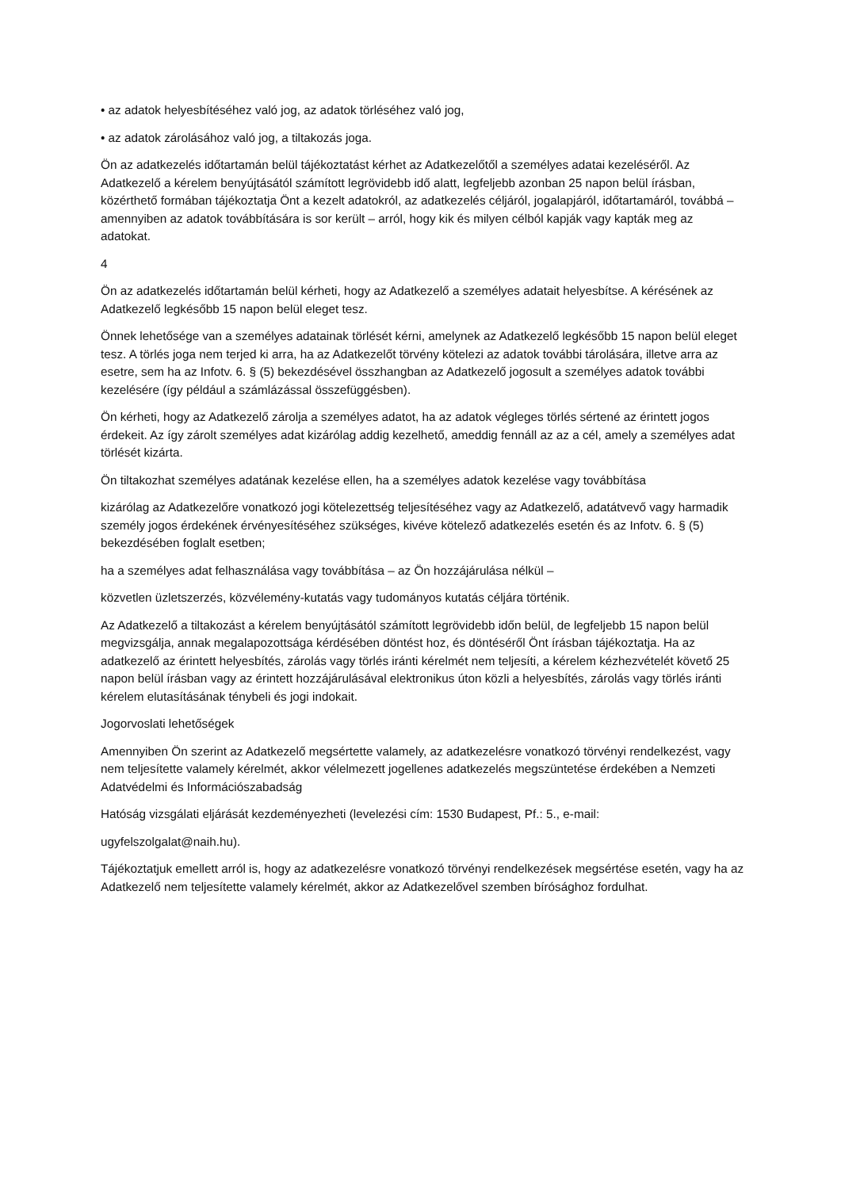• az adatok helyesbítéséhez való jog, az adatok törléséhez való jog,
• az adatok zárolásához való jog, a tiltakozás joga.
Ön az adatkezelés időtartamán belül tájékoztatást kérhet az Adatkezelőtől a személyes adatai kezeléséről. Az Adatkezelő a kérelem benyújtásától számított legrövidebb idő alatt, legfeljebb azonban 25 napon belül írásban, közérthető formában tájékoztatja Önt a kezelt adatokról, az adatkezelés céljáról, jogalapjáról, időtartamáról, továbbá – amennyiben az adatok továbbítására is sor került – arról, hogy kik és milyen célból kapják vagy kapták meg az adatokat.
4
Ön az adatkezelés időtartamán belül kérheti, hogy az Adatkezelő a személyes adatait helyesbítse. A kérésének az Adatkezelő legkésőbb 15 napon belül eleget tesz.
Önnek lehetősége van a személyes adatainak törlését kérni, amelynek az Adatkezelő legkésőbb 15 napon belül eleget tesz. A törlés joga nem terjed ki arra, ha az Adatkezelőt törvény kötelezi az adatok további tárolására, illetve arra az esetre, sem ha az Infotv. 6. § (5) bekezdésével összhangban az Adatkezelő jogosult a személyes adatok további kezelésére (így például a számlázással összefüggésben).
Ön kérheti, hogy az Adatkezelő zárolja a személyes adatot, ha az adatok végleges törlés sértené az érintett jogos érdekeit. Az így zárolt személyes adat kizárólag addig kezelhető, ameddig fennáll az az a cél, amely a személyes adat törlését kizárta.
Ön tiltakozhat személyes adatának kezelése ellen, ha a személyes adatok kezelése vagy továbbítása
kizárólag az Adatkezelőre vonatkozó jogi kötelezettség teljesítéséhez vagy az Adatkezelő, adatátvevő vagy harmadik személy jogos érdekének érvényesítéséhez szükséges, kivéve kötelező adatkezelés esetén és az Infotv. 6. § (5) bekezdésében foglalt esetben;
ha a személyes adat felhasználása vagy továbbítása – az Ön hozzájárulása nélkül –
közvetlen üzletszerzés, közvélemény-kutatás vagy tudományos kutatás céljára történik.
Az Adatkezelő a tiltakozást a kérelem benyújtásától számított legrövidebb időn belül, de legfeljebb 15 napon belül megvizsgálja, annak megalapozottsága kérdésében döntést hoz, és döntéséről Önt írásban tájékoztatja. Ha az adatkezelő az érintett helyesbítés, zárolás vagy törlés iránti kérelmét nem teljesíti, a kérelem kézhezvételét követő 25 napon belül írásban vagy az érintett hozzájárulásával elektronikus úton közli a helyesbítés, zárolás vagy törlés iránti kérelem elutasításának ténybeli és jogi indokait.
Jogorvoslati lehetőségek
Amennyiben Ön szerint az Adatkezelő megsértette valamely, az adatkezelésre vonatkozó törvényi rendelkezést, vagy nem teljesítette valamely kérelmét, akkor vélelmezett jogellenes adatkezelés megszüntetése érdekében a Nemzeti Adatvédelmi és Információszabadság
Hatóság vizsgálati eljárását kezdeményezheti (levelezési cím: 1530 Budapest, Pf.: 5., e-mail:
ugyfelszolgalat@naih.hu).
Tájékoztatjuk emellett arról is, hogy az adatkezelésre vonatkozó törvényi rendelkezések megsértése esetén, vagy ha az Adatkezelő nem teljesítette valamely kérelmét, akkor az Adatkezelővel szemben bírósághoz fordulhat.